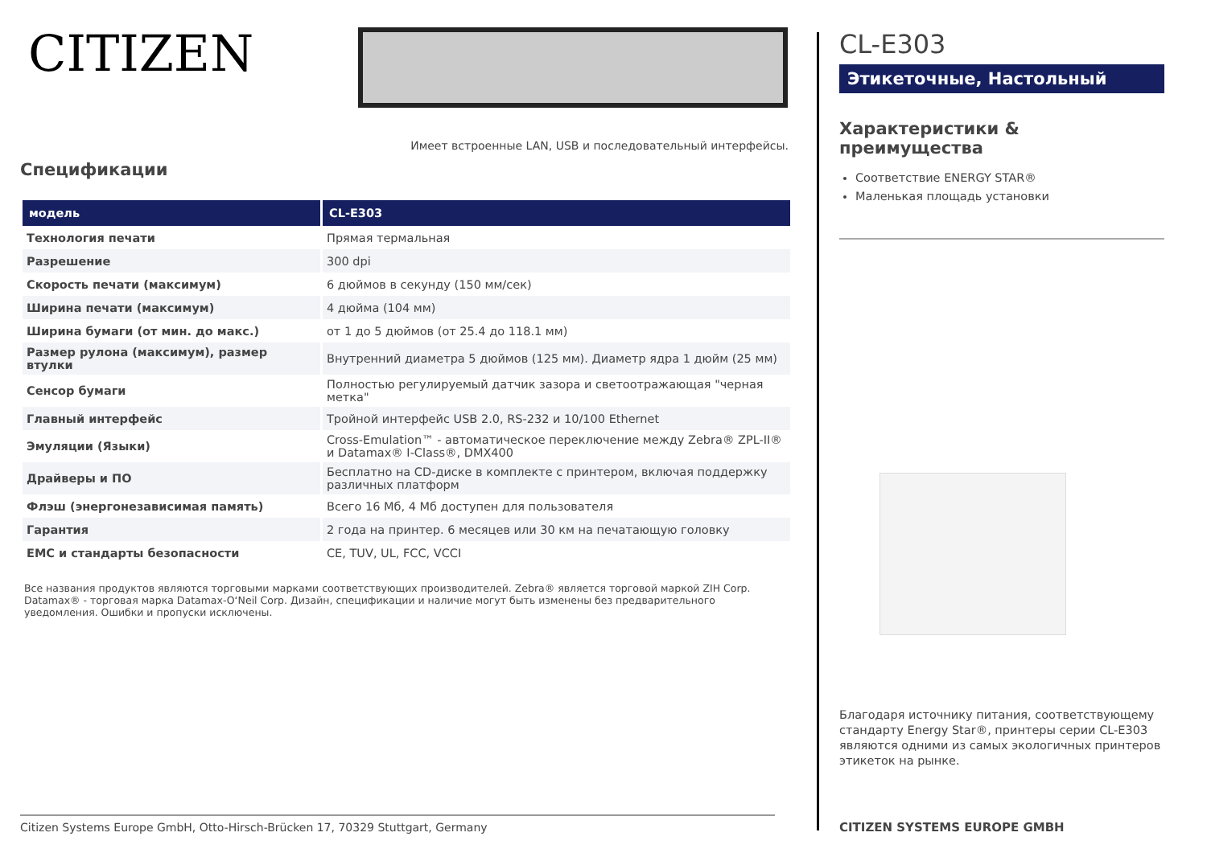CITIZEN
Имеет встроенные LAN, USB и последовательный интерфейсы.
Спецификации
| модель | CL-E303 |
| --- | --- |
| Технология печати | Прямая термальная |
| Разрешение | 300 dpi |
| Скорость печати (максимум) | 6 дюймов в секунду (150 мм/сек) |
| Ширина печати (максимум) | 4 дюйма (104 мм) |
| Ширина бумаги (от мин. до макс.) | от 1 до 5 дюймов (от 25.4 до 118.1 мм) |
| Размер рулона (максимум), размер втулки | Внутренний диаметра 5 дюймов (125 мм). Диаметр ядра 1 дюйм (25 мм) |
| Сенсор бумаги | Полностью регулируемый датчик зазора и светоотражающая "черная метка" |
| Главный интерфейс | Тройной интерфейс USB 2.0, RS-232 и 10/100 Ethernet |
| Эмуляции (Языки) | Cross-Emulation™ - автоматическое переключение между Zebra® ZPL-II® и Datamax® I-Class®, DMX400 |
| Драйверы и ПО | Бесплатно на CD-диске в комплекте с принтером, включая поддержку различных платформ |
| Флэш (энергонезависимая память) | Всего 16 Мб, 4 Мб доступен для пользователя |
| Гарантия | 2 года на принтер. 6 месяцев или 30 км на печатающую головку |
| EMC и стандарты безопасности | CE, TUV, UL, FCC, VCCI |
Все названия продуктов являются торговыми марками соответствующих производителей. Zebra® является торговой маркой ZIH Corp. Datamax® - торговая марка Datamax-O‘Neil Corp. Дизайн, спецификации и наличие могут быть изменены без предварительного уведомления. Ошибки и пропуски исключены.
Citizen Systems Europe GmbH, Otto-Hirsch-Brücken 17, 70329 Stuttgart, Germany
CL-E303
Этикеточные, Настольный
Характеристики & преимущества
Соответствие ENERGY STAR®
Маленькая площадь установки
Благодаря источнику питания, соответствующему стандарту Energy Star®, принтеры серии CL-E303 являются одними из самых экологичных принтеров этикеток на рынке.
CITIZEN SYSTEMS EUROPE GMBH